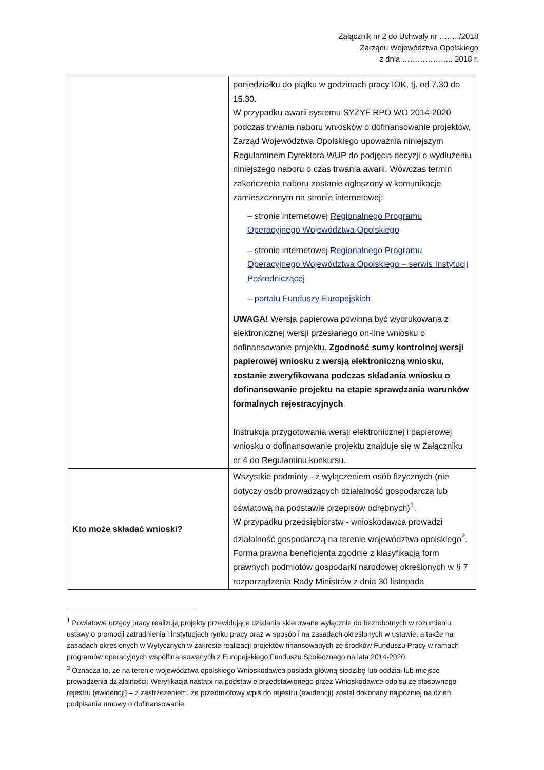Załącznik nr 2 do Uchwały nr ……../2018
Zarządu Województwa Opolskiego
z dnia ……………….. 2018 r.
| | poniedziałku do piątku w godzinach pracy IOK, tj. od 7.30 do 15.30. W przypadku awarii systemu SYZYF RPO WO 2014-2020 podczas trwania naboru wniosków o dofinansowanie projektów, Zarząd Województwa Opolskiego upoważnia niniejszym Regulaminem Dyrektora WUP do podjęcia decyzji o wydłużeniu niniejszego naboru o czas trwania awarii. Wówczas termin zakończenia naboru zostanie ogłoszony w komunikacje zamieszczonym na stronie internetowej: – stronie internetowej Regionalnego Programu Operacyjnego Województwa Opolskiego – stronie internetowej Regionalnego Programu Operacyjnego Województwa Opolskiego – serwis Instytucji Pośredniczącej – portalu Funduszy Europejskich UWAGA! Wersja papierowa powinna być wydrukowana z elektronicznej wersji przesłanego on-line wniosku o dofinansowanie projektu. Zgodność sumy kontrolnej wersji papierowej wniosku z wersją elektroniczną wniosku, zostanie zweryfikowana podczas składania wniosku o dofinansowanie projektu na etapie sprawdzania warunków formalnych rejestracyjnych . Instrukcja przygotowania wersji elektronicznej i papierowej wniosku o dofinansowanie projektu znajduje się w Załączniku nr 4 do Regulaminu konkursu. |
| Kto może składać wnioski? | Wszystkie podmioty - z wyłączeniem osób fizycznych (nie dotyczy osób prowadzących działalność gospodarczą lub oświatową na podstawie przepisów odrębnych)<sup>1</sup>. W przypadku przedsiębiorstw - wnioskodawca prowadzi działalność gospodarczą na terenie województwa opolskiego<sup>2</sup>. Forma prawna beneficjenta zgodnie z klasyfikacją form prawnych podmiotów gospodarki narodowej określonych w § 7 rozporządzenia Rady Ministrów z dnia 30 listopada |
<sup>1</sup> Powiatowe urzędy pracy realizują projekty przewidujące działania skierowane wyłącznie do bezrobotnych w rozumieniu ustawy o promocji zatrudnienia i instytucjach rynku pracy oraz w sposób i na zasadach określonych w ustawie, a także na zasadach określonych w Wytycznych w zakresie realizacji projektów finansowanych ze środków Funduszu Pracy w ramach programów operacyjnych współfinansowanych z Europejskiego Funduszu Społecznego na lata 2014-2020.
<sup>2</sup> Oznacza to, że na terenie województwa opolskiego Wnioskodawca posiada główną siedzibę lub oddział lub miejsce prowadzenia działalności. Weryfikacja nastąpi na podstawie przedstawionego przez Wnioskodawcę odpisu ze stosownego rejestru (ewidencji) – z zastrzeżeniem, że przedmiotowy wpis do rejestru (ewidencji) został dokonany najpóźniej na dzień podpisania umowy o dofinansowanie.